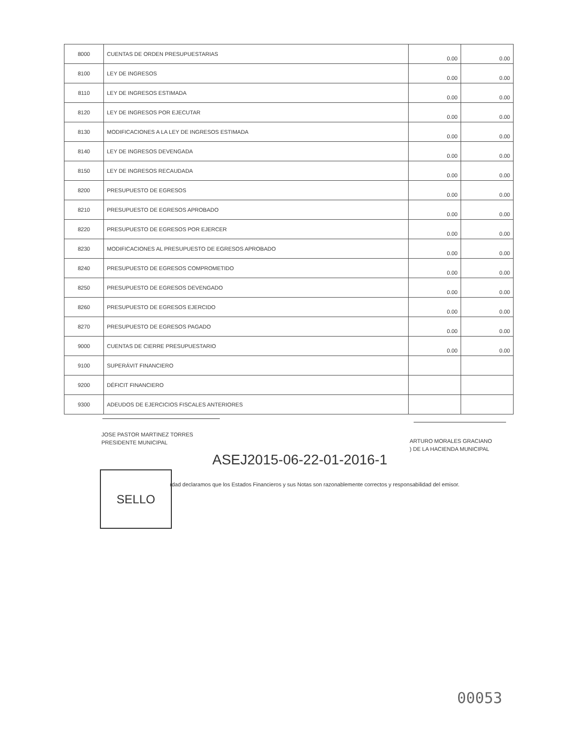| 8000 | CUENTAS DE ORDEN PRESUPUESTARIAS | 0.00 | 0.00 |
| 8100 | LEY DE INGRESOS | 0.00 | 0.00 |
| 8110 | LEY DE INGRESOS ESTIMADA | 0.00 | 0.00 |
| 8120 | LEY DE INGRESOS POR EJECUTAR | 0.00 | 0.00 |
| 8130 | MODIFICACIONES A LA LEY DE INGRESOS ESTIMADA | 0.00 | 0.00 |
| 8140 | LEY DE INGRESOS DEVENGADA | 0.00 | 0.00 |
| 8150 | LEY DE INGRESOS RECAUDADA | 0.00 | 0.00 |
| 8200 | PRESUPUESTO DE EGRESOS | 0.00 | 0.00 |
| 8210 | PRESUPUESTO DE EGRESOS APROBADO | 0.00 | 0.00 |
| 8220 | PRESUPUESTO DE EGRESOS POR EJERCER | 0.00 | 0.00 |
| 8230 | MODIFICACIONES AL PRESUPUESTO DE EGRESOS APROBADO | 0.00 | 0.00 |
| 8240 | PRESUPUESTO DE EGRESOS COMPROMETIDO | 0.00 | 0.00 |
| 8250 | PRESUPUESTO DE EGRESOS DEVENGADO | 0.00 | 0.00 |
| 8260 | PRESUPUESTO DE EGRESOS EJERCIDO | 0.00 | 0.00 |
| 8270 | PRESUPUESTO DE EGRESOS PAGADO | 0.00 | 0.00 |
| 9000 | CUENTAS DE CIERRE PRESUPUESTARIO | 0.00 | 0.00 |
| 9100 | SUPERÁVIT FINANCIERO | | |
| 9200 | DÉFICIT FINANCIERO | | |
| 9300 | ADEUDOS DE EJERCICIOS FISCALES ANTERIORES | | |
JOSE PASTOR MARTINEZ TORRES
PRESIDENTE MUNICIPAL
ARTURO MORALES GRACIANO
) DE LA HACIENDA MUNICIPAL
ASEJ2015-06-22-01-2016-1
SELLO
rdad declaramos que los Estados Financieros y sus Notas son razonablemente correctos y responsabilidad del emisor.
00053